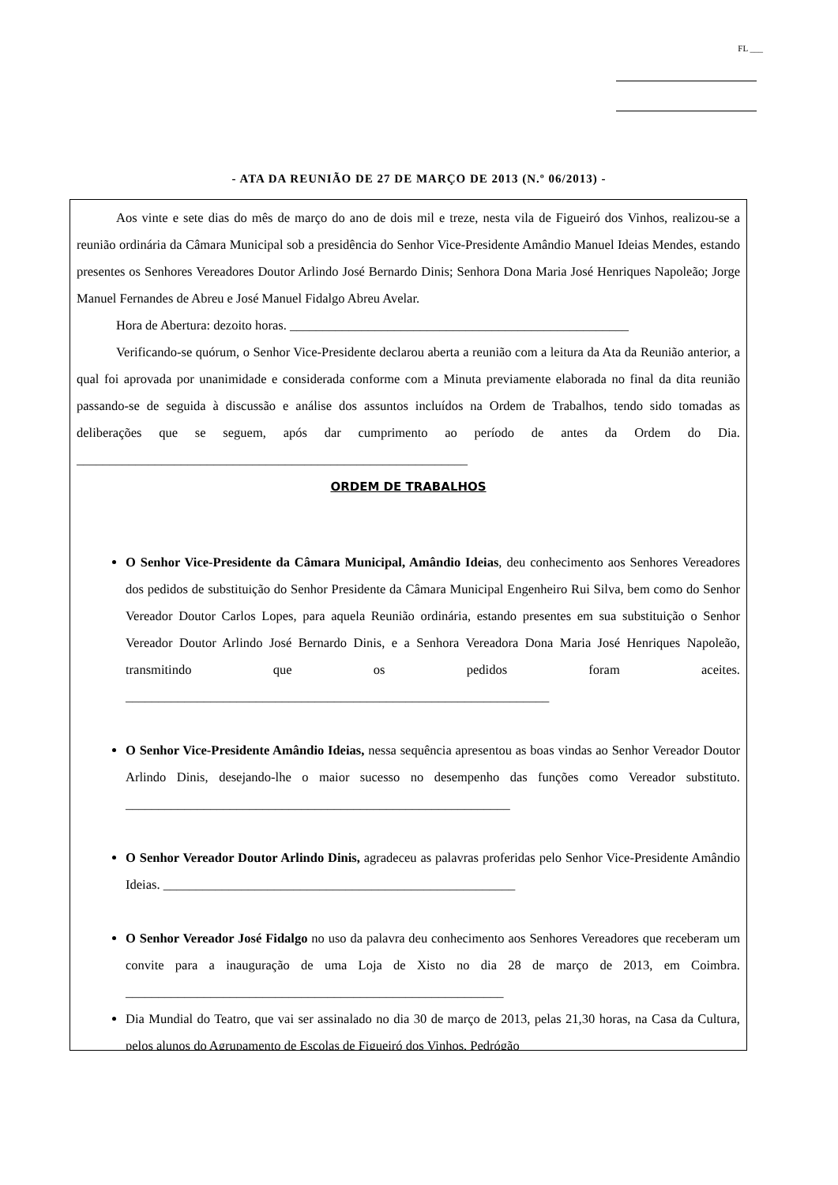FL ___
- ATA DA REUNIÃO DE 27 DE MARÇO DE 2013 (N.º 06/2013) -
Aos vinte e sete dias do mês de março do ano de dois mil e treze, nesta vila de Figueiró dos Vinhos, realizou-se a reunião ordinária da Câmara Municipal sob a presidência do Senhor Vice-Presidente Amândio Manuel Ideias Mendes, estando presentes os Senhores Vereadores Doutor Arlindo José Bernardo Dinis; Senhora Dona Maria José Henriques Napoleão; Jorge Manuel Fernandes de Abreu e José Manuel Fidalgo Abreu Avelar.
Hora de Abertura: dezoito horas. ____________________________________________________
Verificando-se quórum, o Senhor Vice-Presidente declarou aberta a reunião com a leitura da Ata da Reunião anterior, a qual foi aprovada por unanimidade e considerada conforme com a Minuta previamente elaborada no final da dita reunião passando-se de seguida à discussão e análise dos assuntos incluídos na Ordem de Trabalhos, tendo sido tomadas as deliberações que se seguem, após dar cumprimento ao período de antes da Ordem do Dia. ____________________________________________________________
ORDEM DE TRABALHOS
O Senhor Vice-Presidente da Câmara Municipal, Amândio Ideias, deu conhecimento aos Senhores Vereadores dos pedidos de substituição do Senhor Presidente da Câmara Municipal Engenheiro Rui Silva, bem como do Senhor Vereador Doutor Carlos Lopes, para aquela Reunião ordinária, estando presentes em sua substituição o Senhor Vereador Doutor Arlindo José Bernardo Dinis, e a Senhora Vereadora Dona Maria José Henriques Napoleão, transmitindo que os pedidos foram aceites. _________________________________________________________________
O Senhor Vice-Presidente Amândio Ideias, nessa sequência apresentou as boas vindas ao Senhor Vereador Doutor Arlindo Dinis, desejando-lhe o maior sucesso no desempenho das funções como Vereador substituto. ___________________________________________________________
O Senhor Vereador Doutor Arlindo Dinis, agradeceu as palavras proferidas pelo Senhor Vice-Presidente Amândio Ideias. ______________________________________________________
O Senhor Vereador José Fidalgo no uso da palavra deu conhecimento aos Senhores Vereadores que receberam um convite para a inauguração de uma Loja de Xisto no dia 28 de março de 2013, em Coimbra. __________________________________________________________
Dia Mundial do Teatro, que vai ser assinalado no dia 30 de março de 2013, pelas 21,30 horas, na Casa da Cultura, pelos alunos do Agrupamento de Escolas de Figueiró dos Vinhos, Pedrógão